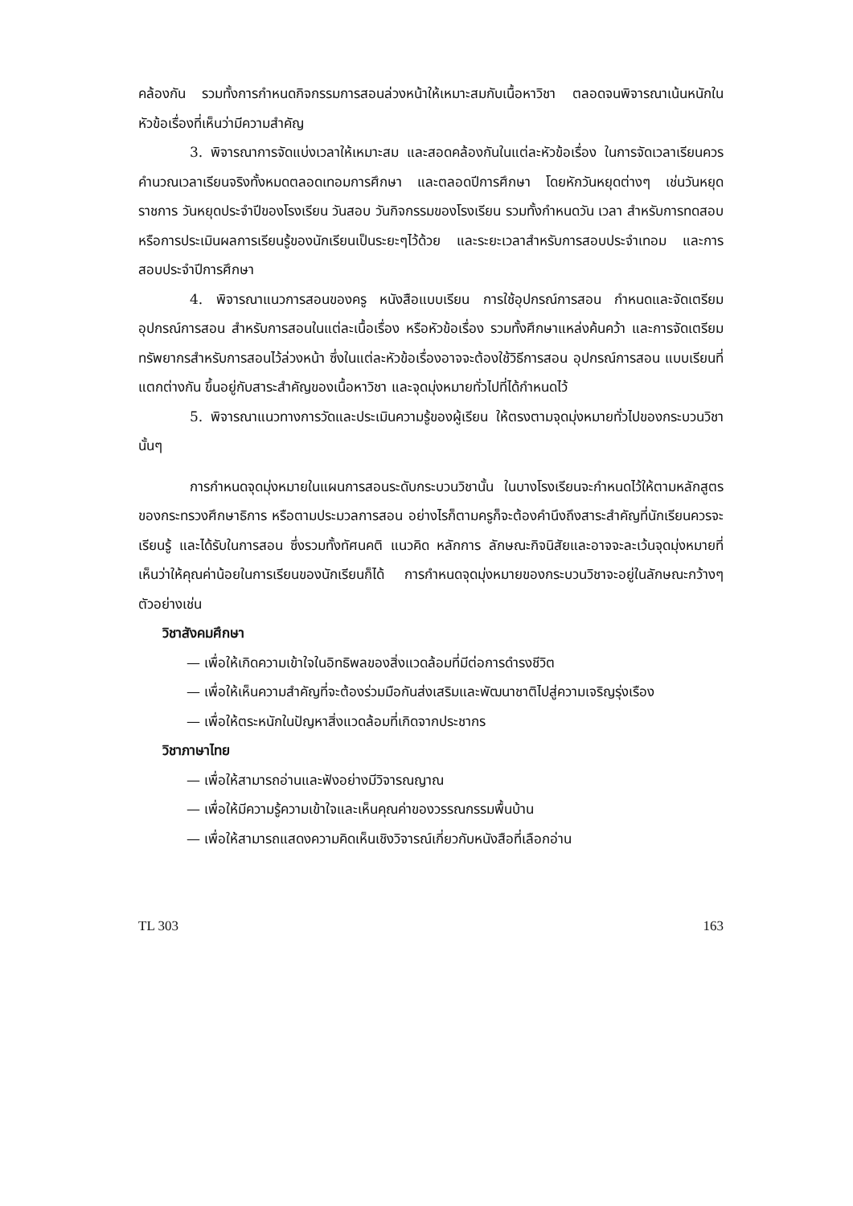คล้องกัน รวมทั้งการกำหนดกิจกรรมการสอนล่วงหน้าให้เหมาะสมกับเนื้อหาวิชา ตลอดจนพิจารณาเน้นหนักในหัวข้อเรื่องที่เห็นว่ามีความสำคัญ
3. พิจารณาการจัดแบ่งเวลาให้เหมาะสม และสอดคล้องกันในแต่ละหัวข้อเรื่อง ในการจัดเวลาเรียนควรคำนวณเวลาเรียนจริงทั้งหมดตลอดเทอมการศึกษา และตลอดปีการศึกษา โดยหักวันหยุดต่างๆ เช่นวันหยุดราชการ วันหยุดประจำปีของโรงเรียน วันสอบ วันกิจกรรมของโรงเรียน รวมทั้งกำหนดวัน เวลา สำหรับการทดสอบ หรือการประเมินผลการเรียนรู้ของนักเรียนเป็นระยะๆไว้ด้วย และระยะเวลาสำหรับการสอบประจำเทอม และการสอบประจำปีการศึกษา
4. พิจารณาแนวการสอนของครู หนังสือแบบเรียน การใช้อุปกรณ์การสอน กำหนดและจัดเตรียมอุปกรณ์การสอน สำหรับการสอนในแต่ละเนื้อเรื่อง หรือหัวข้อเรื่อง รวมทั้งศึกษาแหล่งค้นคว้า และการจัดเตรียมทรัพยากรสำหรับการสอนไว้ล่วงหน้า ซึ่งในแต่ละหัวข้อเรื่องอาจจะต้องใช้วิธีการสอน อุปกรณ์การสอน แบบเรียนที่แตกต่างกัน ขึ้นอยู่กับสาระสำคัญของเนื้อหาวิชา และจุดมุ่งหมายทั่วไปที่ได้กำหนดไว้
5. พิจารณาแนวทางการวัดและประเมินความรู้ของผู้เรียน ให้ตรงตามจุดมุ่งหมายทั่วไปของกระบวนวิชานั้นๆ
การกำหนดจุดมุ่งหมายในแผนการสอนระดับกระบวนวิชานั้น ในบางโรงเรียนจะกำหนดไว้ให้ตามหลักสูตรของกระทรวงศึกษาธิการ หรือตามประมวลการสอน อย่างไรก็ตามครูก็จะต้องคำนึงถึงสาระสำคัญที่นักเรียนควรจะเรียนรู้ และได้รับในการสอน ซึ่งรวมทั้งทัศนคติ แนวคิด หลักการ ลักษณะกิจนิสัยและอาจจะละเว้นจุดมุ่งหมายที่เห็นว่าให้คุณค่าน้อยในการเรียนของนักเรียนก็ได้ การกำหนดจุดมุ่งหมายของกระบวนวิชาจะอยู่ในลักษณะกว้างๆ ตัวอย่างเช่น
วิชาสังคมศึกษา
— เพื่อให้เกิดความเข้าใจในอิทธิพลของสิ่งแวดล้อมที่มีต่อการดำรงชีวิต
— เพื่อให้เห็นความสำคัญที่จะต้องร่วมมือกันส่งเสริมและพัฒนาชาติไปสู่ความเจริญรุ่งเรือง
— เพื่อให้ตระหนักในปัญหาสิ่งแวดล้อมที่เกิดจากประชากร
วิชาภาษาไทย
— เพื่อให้สามารถอ่านและฟังอย่างมีวิจารณญาณ
— เพื่อให้มีความรู้ความเข้าใจและเห็นคุณค่าของวรรณกรรมพื้นบ้าน
— เพื่อให้สามารถแสดงความคิดเห็นเชิงวิจารณ์เกี่ยวกับหนังสือที่เลือกอ่าน
TL 303 163